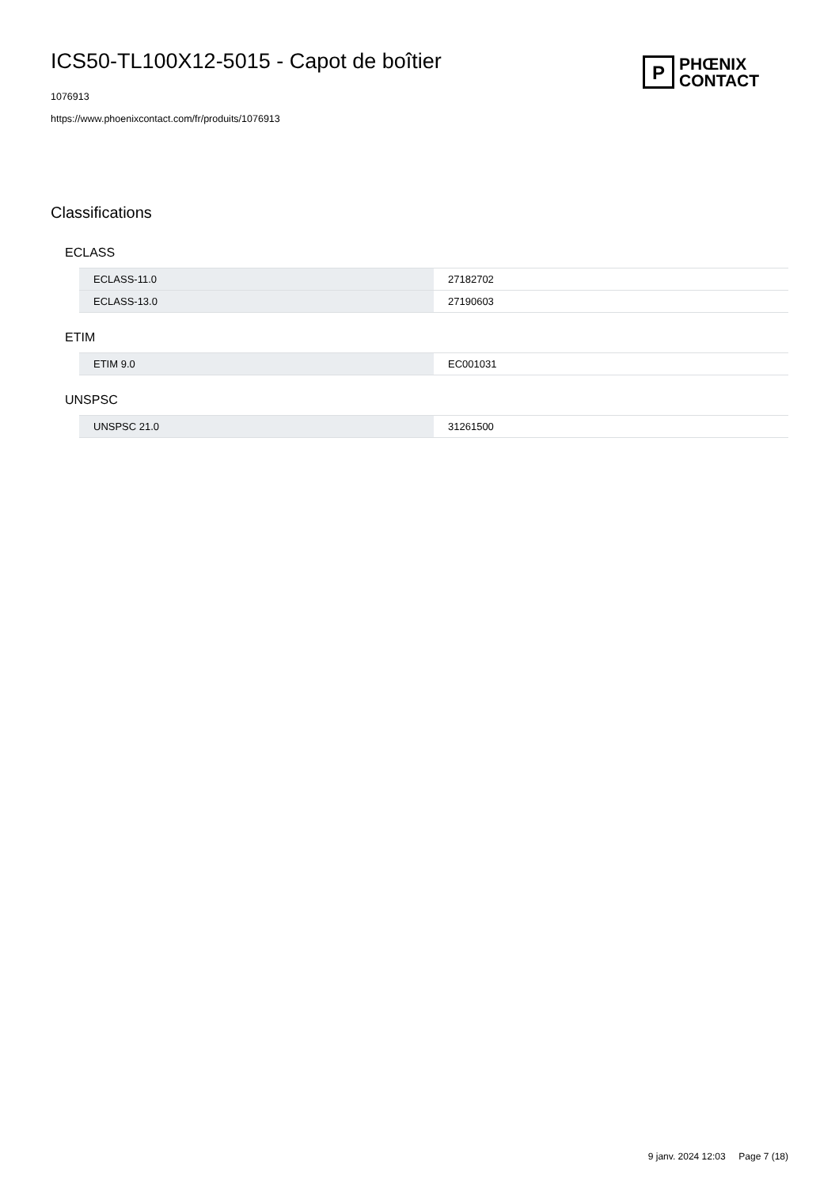ICS50-TL100X12-5015 - Capot de boîtier
1076913
https://www.phoenixcontact.com/fr/produits/1076913
P
PHŒNIX
CONTACT
Classifications
ECLASS
| ECLASS-11.0 | 27182702 |
| ECLASS-13.0 | 27190603 |
ETIM
| ETIM 9.0 | EC001031 |
UNSPSC
| UNSPSC 21.0 | 31261500 |
9 janv. 2024 12:03 Page 7 (18)